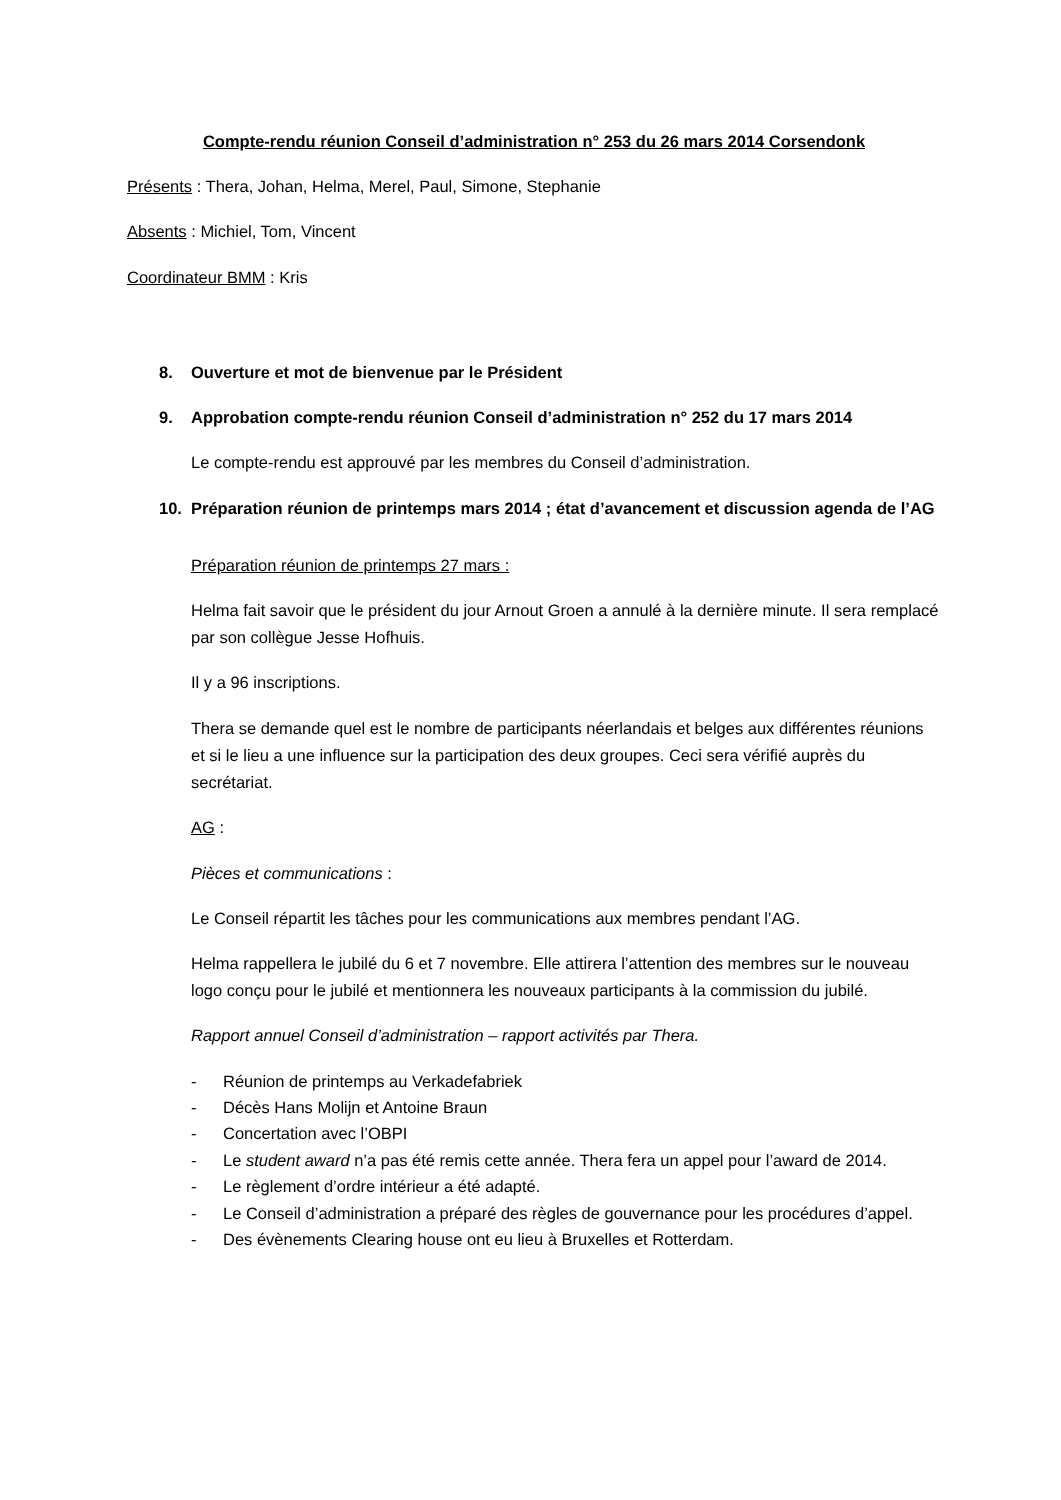Compte-rendu réunion Conseil d’administration n° 253 du 26 mars 2014 Corsendonk
Présents : Thera, Johan, Helma, Merel, Paul, Simone, Stephanie
Absents : Michiel, Tom, Vincent
Coordinateur BMM : Kris
8. Ouverture et mot de bienvenue par le Président
9. Approbation compte-rendu réunion Conseil d’administration n° 252 du 17 mars 2014
Le compte-rendu est approuvé par les membres du Conseil d’administration.
10. Préparation réunion de printemps mars 2014 ; état d’avancement et discussion agenda de l’AG
Préparation réunion de printemps 27 mars :
Helma fait savoir que le président du jour Arnout Groen a annulé à la dernière minute. Il sera remplacé par son collègue Jesse Hofhuis.
Il y a 96 inscriptions.
Thera se demande quel est le nombre de participants néerlandais et belges aux différentes réunions et si le lieu a une influence sur la participation des deux groupes. Ceci sera vérifié auprès du secrétariat.
AG :
Pièces et communications :
Le Conseil répartit les tâches pour les communications aux membres pendant l’AG.
Helma rappellera le jubilé du 6 et 7 novembre. Elle attirera l’attention des membres sur le nouveau logo conçu pour le jubilé et mentionnera les nouveaux participants à la commission du jubilé.
Rapport annuel Conseil d’administration – rapport activités par Thera.
- Réunion de printemps au Verkadefabriek
- Décès Hans Molijn et Antoine Braun
- Concertation avec l’OBPI
- Le student award n’a pas été remis cette année. Thera fera un appel pour l’award de 2014.
- Le règlement d’ordre intérieur a été adapté.
- Le Conseil d’administration a préparé des règles de gouvernance pour les procédures d’appel.
- Des évènements Clearing house ont eu lieu à Bruxelles et Rotterdam.